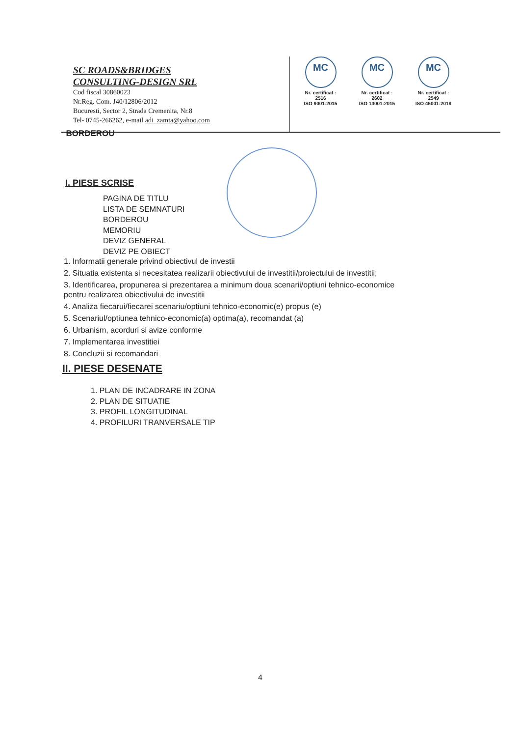SC ROADS&BRIDGES
CONSULTING-DESIGN SRL
Cod fiscal 30860023
Nr.Reg. Com. J40/12806/2012
Bucuresti, Sector 2, Strada Cremenita, Nr.8
Tel- 0745-266262, e-mail adi_zamta@yahoo.com
MC
Nr. certificat : 2516
ISO 9001:2015
MC
Nr. certificat : 2602
ISO 14001:2015
MC
Nr. certificat : 2549
ISO 45001:2018
BORDEROU
I. PIESE SCRISE
PAGINA DE TITLU
LISTA DE SEMNATURI
BORDEROU
MEMORIU
DEVIZ GENERAL
DEVIZ PE OBIECT
1. Informatii generale privind obiectivul de investii
2. Situatia existenta si necesitatea realizarii obiectivului de investitii/proiectului de investitii;
3. Identificarea, propunerea si prezentarea a minimum doua scenarii/optiuni tehnico-economice
pentru realizarea obiectivului de investitii
4. Analiza fiecarui/fiecarei scenariu/optiuni tehnico-economic(e) propus (e)
5. Scenariul/optiunea tehnico-economic(a) optima(a), recomandat (a)
6. Urbanism, acorduri si avize conforme
7. Implementarea investitiei
8. Concluzii si recomandari
II. PIESE DESENATE
1. PLAN DE INCADRARE IN ZONA
2. PLAN DE SITUATIE
3. PROFIL LONGITUDINAL
4. PROFILURI TRANVERSALE TIP
4